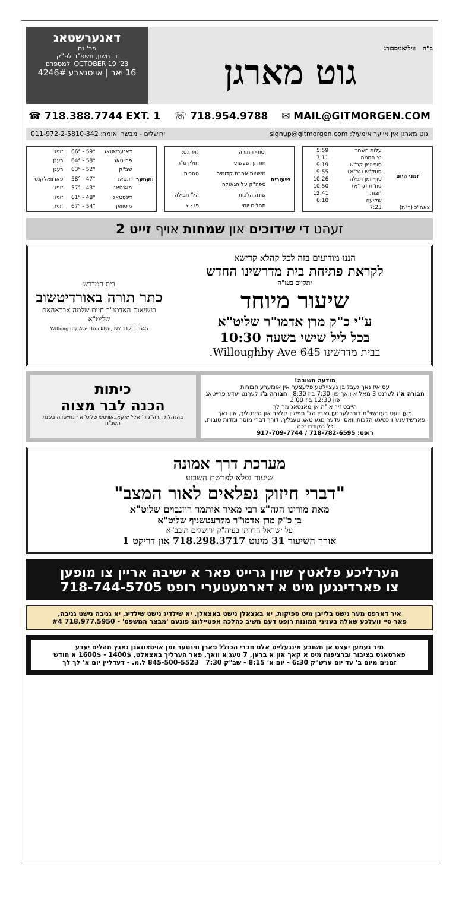ב"ה וויליאמסבורג
גוט מארגן
דאנערשטאג
פר' נח
ד' חשון, תשפ"ד לפ"ק
OCTOBER 19 '23 ולמספרם
16 יאר | אויסגאבע 4246#
☎ 718.388.7744 EXT. 1 ☏ 718.954.9788 ✉ MAIL@GITMORGEN.COM
גוט מארגן אין אייער אימעיל: signup@gitmorgen.com ירושלים - מבשר ואומר: 011-972-2-5810-342
| זמני היום | | |
| --- | --- | --- |
| | עלות השחר | 5:59 |
| | נץ החמה | 7:11 |
| | סוף זמן קר"ש | 9:19 |
| | סוזק"ש (גר"א) | 9:55 |
| | סוף זמן תפלה | 10:26 |
| | סוז"ת (גר"א) | 10:50 |
| | חצות | 12:41 |
| | שקיעה | 6:10 |
| צאה"כ (ר"ת) | 7:23 | |
| שיעורים | | |
| --- | --- | --- |
| | יסודי התורה | נזיר נט: |
| | תורתך שעשועי | חולין ס"ה |
| | משניות אהבת קדומים | טהרות |
| | ספה"ק על הגאולה | |
| | שונה הלכות | הל' תפילה |
| | תהלים יומי | פו - צ |
| וועטער | | | |
| --- | --- | --- | --- |
| | דאנערשטאג | 59° - 66° | זוניג |
| | פרייטאג | 58° - 64° | רעגן |
| | שב"ק | 52° - 63° | רעגן |
| | זונטאג | 47° - 58° | פארוואלקנט |
| | מאנטאג | 43° - 57° | זוניג |
| | דינסטאג | 48° - 61° | זוניג |
| | מיטוואך | 54° - 67° | זוניג |
זעהט די שידוכים און שמחות אויף זייט 2
הננו מודיעים בזה לכל קהלא קדישא
לקראת פתיחת בית מדרשינו החדש
יתקיים בעז"ה
שיעור מיוחד
ע"י כ"ק מרן אדמו"ר שליט"א
בכל ליל שישי בשעה 10:30
בבית מדרשינו 645 Willoughby Ave.
בית המדרש
כתר תורה באורדיטשוב
בנשיאות האדמו"ר חיים שלמה אבראהאם שליט"א
645 Willoughby Ave Brooklyn, NY 11206
מודעה חשובה!
עס איז נאך געבליבן געציילטע פלעצער אין אונזערע חבורות
חבורה א': לערנט 3 מאל א וואך פון 7:30 ביז 8:30 חבורה ב': לערנט יעדע פרייטאג פון 12:30 ביז 2:00
הייבט זיך אי"ה אן מאנטאג מר לך
מען וועט בעזהשי"ת דורכלערנען גאנץ הל' תפילין קלאר און גרינטליך, און נאך פארשידענע וויכטיגע הלכות וואס יעדער נוגע טאג טעגליך, דורך דברי מוסר ומדות טובות, וכל הקודם זכה.
רופט: 718-782-6595 / 917-709-7744
כיתות
הכנה לבר מצוה
בהנהלת הרה"ג ר' אלי' יאקאבאוויטש שליט"א · נתייסדה בשנת תשנ"ח
מערכת דרך אמונה
שיעור נפלא לפרשת השבוע
"דברי חיזוק נפלאים לאור המצב"
מאת מורינו הגה"צ רבי מאיר איתמר רוזנבוים שליט"א
בן כ"ק מרן אדמו"ר מקרעטשניף שליט"א
על ישראל הדרתו בעיה"ק ירושלים תובב"א
אורך השיעור 31 מינוט 718.298.3717 און דריקט 1
הערליכע פלאטץ שוין גרייט פאר א ישיבה אריין צו מופען
צו פארדינגען מיט א דארמעטערי רופט 718-744-5705
איר דארפט מער נישט בלייבן מיט ספיקות, יא באצאלן נישט באצאלן, יא שילדיג נישט שילדיג, יא גניבה נישט גניבה,
פאר סיי וועלכע שאלה בעניני ממונות רופט דעם משיב כהלכה אפטיילונג פונעם 'מבצר המשפט' - 718.977.5950 #4
מיר נעמען יעצט אן חשובע אינגעלייט אלס חברי הכולל פארן ווינטער זמן אויסצוזאגן גאנץ תהלים יעדע
פארטאגס בציבור וברציפות מיט א קאך און א ברען, 7 טעג א וואך, פאר הערליך באצאלט, 1400$ - 1600$ א חודש
זמנים מיום ב' עד יום ערש"ק 6:30 - יום א' 8:15 - שב"ק 7:30 845-500-5523 ל.מ. - דעדליין יום א' לך לך